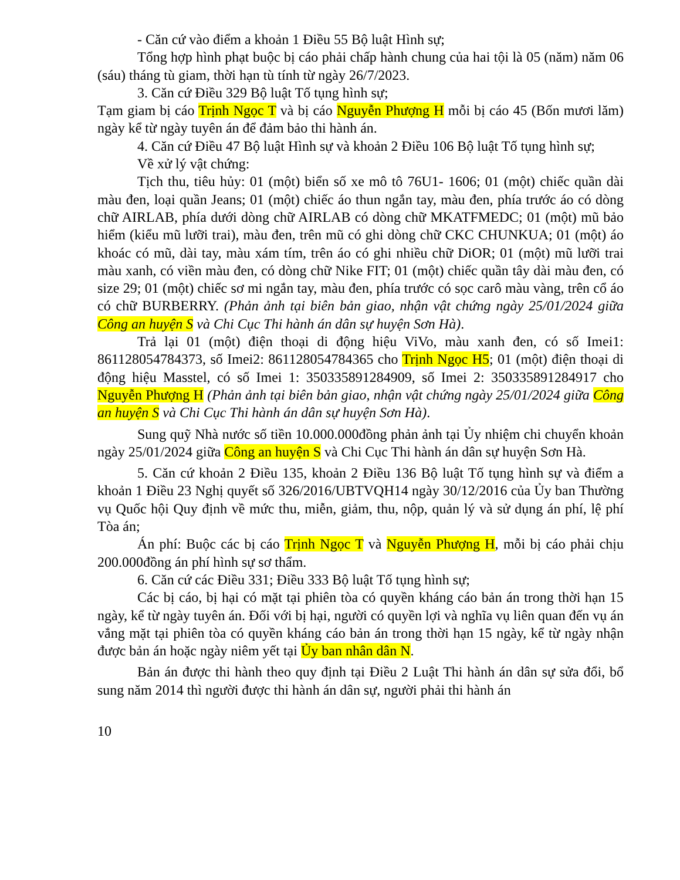- Căn cứ vào điểm a khoản 1 Điều 55 Bộ luật Hình sự;
Tổng hợp hình phạt buộc bị cáo phải chấp hành chung của hai tội là 05 (năm) năm 06 (sáu) tháng tù giam, thời hạn tù tính từ ngày 26/7/2023.
3. Căn cứ Điều 329 Bộ luật Tố tụng hình sự;
Tạm giam bị cáo Trịnh Ngọc T và bị cáo Nguyễn Phượng H mỗi bị cáo 45 (Bốn mươi lăm) ngày kể từ ngày tuyên án để đảm bảo thi hành án.
4. Căn cứ Điều 47 Bộ luật Hình sự và khoản 2 Điều 106 Bộ luật Tố tụng hình sự;
Về xử lý vật chứng:
Tịch thu, tiêu hủy: 01 (một) biển số xe mô tô 76U1- 1606; 01 (một) chiếc quần dài màu đen, loại quần Jeans; 01 (một) chiếc áo thun ngắn tay, màu đen, phía trước áo có dòng chữ AIRLAB, phía dưới dòng chữ AIRLAB có dòng chữ MKATFMEDC; 01 (một) mũ bảo hiểm (kiểu mũ lưỡi trai), màu đen, trên mũ có ghi dòng chữ CKC CHUNKUA; 01 (một) áo khoác có mũ, dài tay, màu xám tím, trên áo có ghi nhiều chữ DiOR; 01 (một) mũ lưỡi trai màu xanh, có viền màu đen, có dòng chữ Nike FIT; 01 (một) chiếc quần tây dài màu đen, có size 29; 01 (một) chiếc sơ mi ngắn tay, màu đen, phía trước có sọc carô màu vàng, trên cổ áo có chữ BURBERRY. (Phản ảnh tại biên bản giao, nhận vật chứng ngày 25/01/2024 giữa Công an huyện S và Chi Cục Thi hành án dân sự huyện Sơn Hà).
Trả lại 01 (một) điện thoại di động hiệu ViVo, màu xanh đen, có số Imei1: 861128054784373, số Imei2: 861128054784365 cho Trịnh Ngọc H5; 01 (một) điện thoại di động hiệu Masstel, có số Imei 1: 350335891284909, số Imei 2: 350335891284917 cho Nguyễn Phượng H (Phản ảnh tại biên bản giao, nhận vật chứng ngày 25/01/2024 giữa Công an huyện S và Chi Cục Thi hành án dân sự huyện Sơn Hà).
Sung quỹ Nhà nước số tiền 10.000.000đồng phản ảnh tại Ủy nhiệm chi chuyển khoản ngày 25/01/2024 giữa Công an huyện S và Chi Cục Thi hành án dân sự huyện Sơn Hà.
5. Căn cứ khoản 2 Điều 135, khoản 2 Điều 136 Bộ luật Tố tụng hình sự và điểm a khoản 1 Điều 23 Nghị quyết số 326/2016/UBTVQH14 ngày 30/12/2016 của Ủy ban Thường vụ Quốc hội Quy định về mức thu, miễn, giảm, thu, nộp, quản lý và sử dụng án phí, lệ phí Tòa án;
Án phí: Buộc các bị cáo Trịnh Ngọc T và Nguyễn Phượng H, mỗi bị cáo phải chịu 200.000đồng án phí hình sự sơ thẩm.
6. Căn cứ các Điều 331; Điều 333 Bộ luật Tố tụng hình sự;
Các bị cáo, bị hại có mặt tại phiên tòa có quyền kháng cáo bản án trong thời hạn 15 ngày, kể từ ngày tuyên án. Đối với bị hại, người có quyền lợi và nghĩa vụ liên quan đến vụ án vắng mặt tại phiên tòa có quyền kháng cáo bản án trong thời hạn 15 ngày, kể từ ngày nhận được bản án hoặc ngày niêm yết tại Ủy ban nhân dân N.
Bản án được thi hành theo quy định tại Điều 2 Luật Thi hành án dân sự sửa đổi, bổ sung năm 2014 thì người được thi hành án dân sự, người phải thi hành án
10